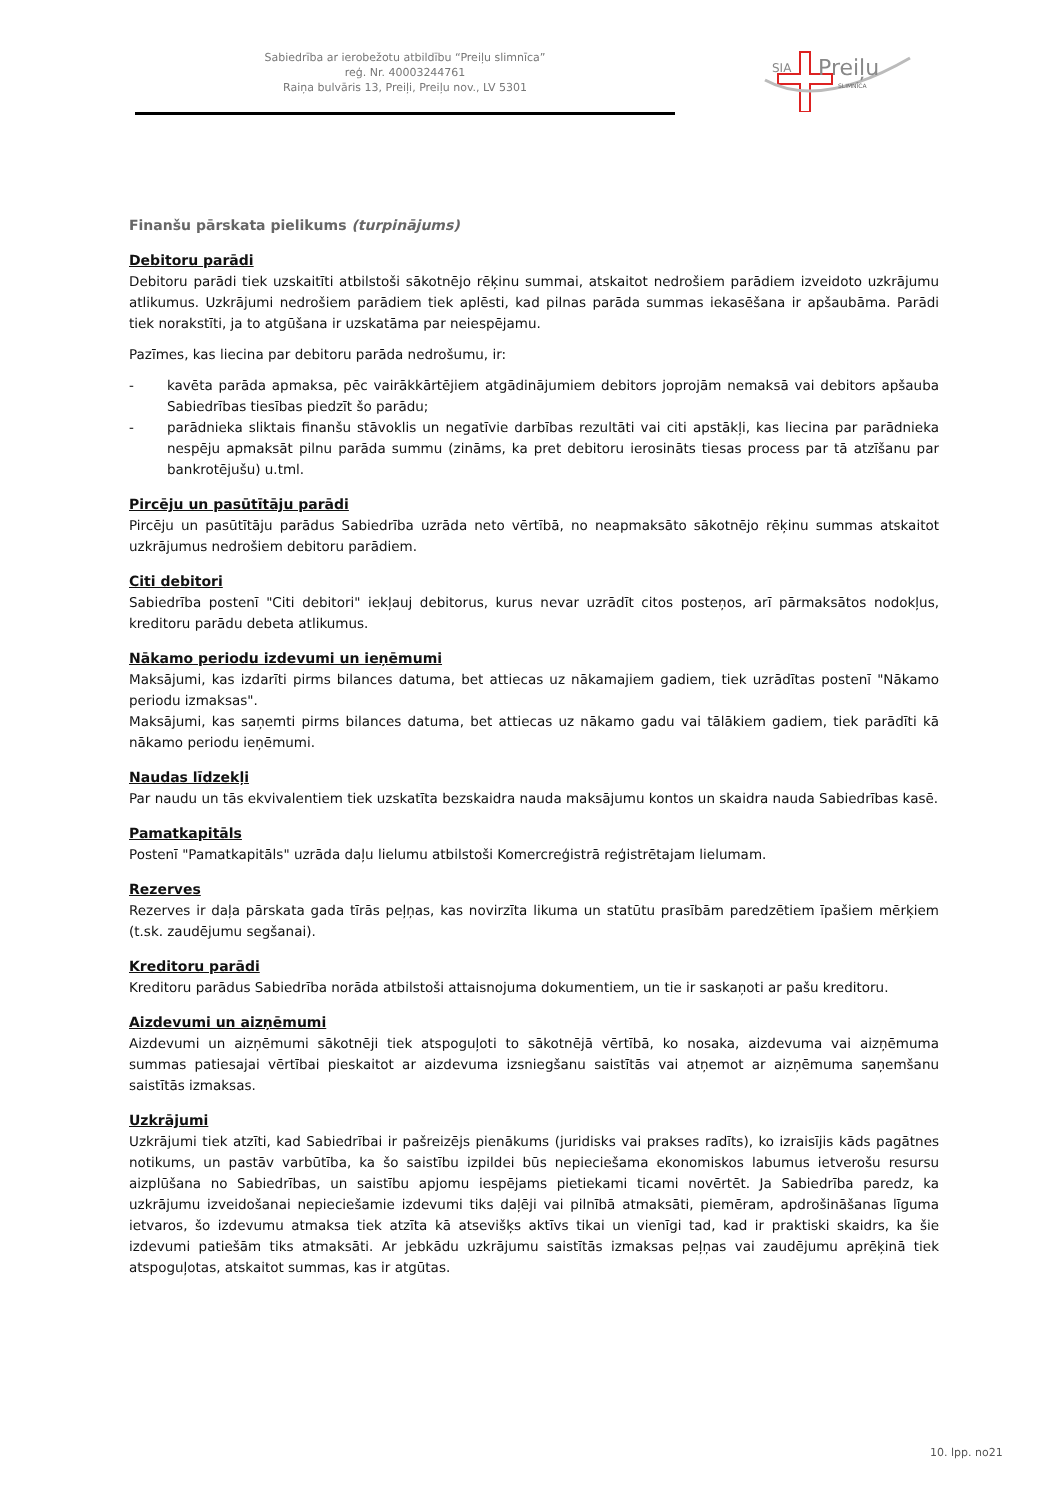Sabiedrība ar ierobežotu atbildību “Preiļu slimnīca”
reģ. Nr. 40003244761
Raiņa bulvāris 13, Preiļi, Preiļu nov., LV 5301
SIA
Preiļu
SLIMNĪCA
Finanšu pārskata pielikums (turpinājums)
Debitoru parādi
Debitoru parādi tiek uzskaitīti atbilstoši sākotnējo rēķinu summai, atskaitot nedrošiem parādiem izveidoto uzkrājumu atlikumus. Uzkrājumi nedrošiem parādiem tiek aplēsti, kad pilnas parāda summas iekasēšana ir apšaubāma. Parādi tiek norakstīti, ja to atgūšana ir uzskatāma par neiespējamu.
Pazīmes, kas liecina par debitoru parāda nedrošumu, ir:
- kavēta parāda apmaksa, pēc vairākkārtējiem atgādinājumiem debitors joprojām nemaksā vai debitors apšauba Sabiedrības tiesības piedzīt šo parādu;
- parādnieka sliktais finanšu stāvoklis un negatīvie darbības rezultāti vai citi apstākļi, kas liecina par parādnieka nespēju apmaksāt pilnu parāda summu (zināms, ka pret debitoru ierosināts tiesas process par tā atzīšanu par bankrotējušu) u.tml.
Pircēju un pasūtītāju parādi
Pircēju un pasūtītāju parādus Sabiedrība uzrāda neto vērtībā, no neapmaksāto sākotnējo rēķinu summas atskaitot uzkrājumus nedrošiem debitoru parādiem.
Citi debitori
Sabiedrība postenī "Citi debitori" iekļauj debitorus, kurus nevar uzrādīt citos posteņos, arī pārmaksātos nodokļus, kreditoru parādu debeta atlikumus.
Nākamo periodu izdevumi un ieņēmumi
Maksājumi, kas izdarīti pirms bilances datuma, bet attiecas uz nākamajiem gadiem, tiek uzrādītas postenī "Nākamo periodu izmaksas".
Maksājumi, kas saņemti pirms bilances datuma, bet attiecas uz nākamo gadu vai tālākiem gadiem, tiek parādīti kā nākamo periodu ieņēmumi.
Naudas līdzekļi
Par naudu un tās ekvivalentiem tiek uzskatīta bezskaidra nauda maksājumu kontos un skaidra nauda Sabiedrības kasē.
Pamatkapitāls
Postenī "Pamatkapitāls" uzrāda daļu lielumu atbilstoši Komercreģistrā reģistrētajam lielumam.
Rezerves
Rezerves ir daļa pārskata gada tīrās peļņas, kas novirzīta likuma un statūtu prasībām paredzētiem īpašiem mērķiem (t.sk. zaudējumu segšanai).
Kreditoru parādi
Kreditoru parādus Sabiedrība norāda atbilstoši attaisnojuma dokumentiem, un tie ir saskaņoti ar pašu kreditoru.
Aizdevumi un aizņēmumi
Aizdevumi un aizņēmumi sākotnēji tiek atspoguļoti to sākotnējā vērtībā, ko nosaka, aizdevuma vai aizņēmuma summas patiesajai vērtībai pieskaitot ar aizdevuma izsniegšanu saistītās vai atņemot ar aizņēmuma saņemšanu saistītās izmaksas.
Uzkrājumi
Uzkrājumi tiek atzīti, kad Sabiedrībai ir pašreizējs pienākums (juridisks vai prakses radīts), ko izraisījis kāds pagātnes notikums, un pastāv varbūtība, ka šo saistību izpildei būs nepieciešama ekonomiskos labumus ietverošu resursu aizplūšana no Sabiedrības, un saistību apjomu iespējams pietiekami ticami novērtēt. Ja Sabiedrība paredz, ka uzkrājumu izveidošanai nepieciešamie izdevumi tiks daļēji vai pilnībā atmaksāti, piemēram, apdrošināšanas līguma ietvaros, šo izdevumu atmaksa tiek atzīta kā atsevišķs aktīvs tikai un vienīgi tad, kad ir praktiski skaidrs, ka šie izdevumi patiešām tiks atmaksāti. Ar jebkādu uzkrājumu saistītās izmaksas peļņas vai zaudējumu aprēķinā tiek atspoguļotas, atskaitot summas, kas ir atgūtas.
10. lpp. no21